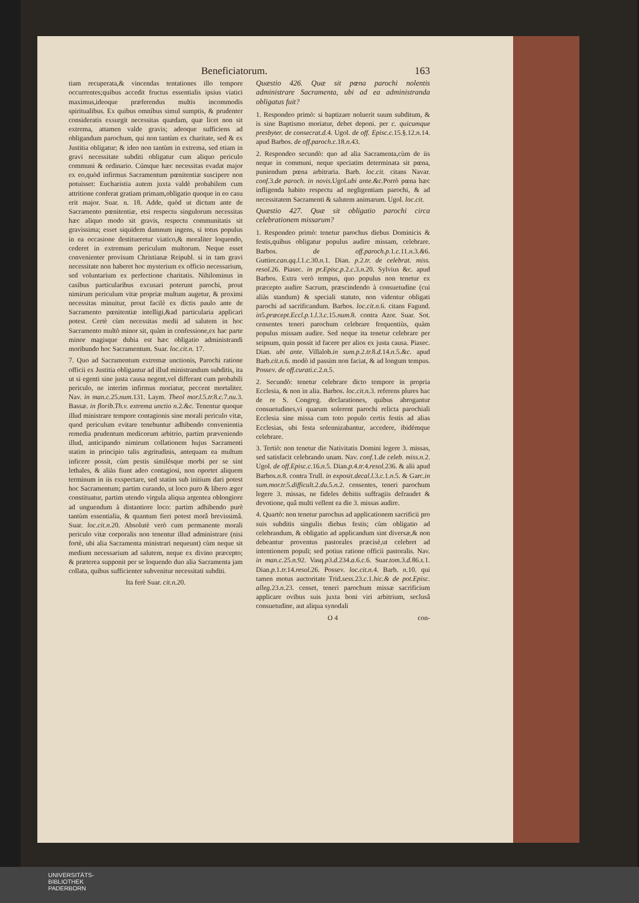Beneficiatorum. 163
tiam recuperata,& vincendas tentationes illo tempore occurrentes;quibus accedit fructus essentialis ipsius viatici maximus,ideoque præferendus multis incommodis spiritualibus. Ex quibus omnibus simul sumptis, & prudenter consideratis exsurgit necessitas quædam, quæ licet non sit extrema, attamen valde gravis; adeoque sufficiens ad obligandum parochum, qui non tantùm ex charitate, sed & ex Justitia obligatur; & ideo non tantùm in extrema, sed etiam in gravi necessitate subditi obligatur cum aliquo periculo communi & ordinario. Cúmque hæc necessitas evadat major ex eo,quòd infirmus Sacramentum pœnitentiæ suscipere non potuisset: Eucharistia autem juxta valdè probabilem cum attritione conferat gratiam primam,obligatio quoque in eo casu erit major. Suar. n. 18. Adde, quòd ut dictum ante de Sacramento pœnitentiæ, etsi respectu singulorum necessitas hæc aliquo modo sit gravis, respectu communitatis sit gravissima; esset siquidem damnum ingens, si totus populus in ea occasione destitueretur viatico,& moraliter loquendo, cederet in extremum periculum multorum. Neque esset convenienter provisum Christianæ Reipubl. si in tam gravi necessitate non haberet hoc mysterium ex officio necessarium, sed voluntarium ex perfectione charitatis. Nihilominus in casibus particularibus excusari poterunt parochi, prout nimirum periculum vitæ propriæ multum augetur, & proximi necessitas minuitur, prout facilè ex dictis paulo ante de Sacramento pœnitentiæ intelligi,&ad particularia applicari potest. Certè cùm necessitas medii ad salutem in hoc Sacramento multò minor sit, quàm in confessione,ex hac parte minor magisque dubia est hæc obligatio administrandi moribundo hoc Sacramentum. Suar. loc.cit.n. 17.
7. Quo ad Sacramentum extremæ unctionis, Parochi ratione officii ex Justitia obligantur ad illud ministrandum subditis, ita ut si egenti sine justa causa negent,vel differant cum probabili periculo, ne interim infirmus moriatur, peccent mortaliter. Nav. in man.c. 25.num. 131. Laym. Theol mor.l. 5.tr. 8.c. 7.nu. 3. Bassæ. in florib.Th.v. extrema unctio n. 2.&c. Tenentur quoque illud ministrare tempore contagionis sine morali periculo vitæ, quod periculum evitare tenebuntur adhibendo convenientia remedia prudentum medicorum arbitrio, partim præveniendo illud, anticipando nimirum collationem hujus Sacramenti statim in principio talis ægritudinis, antequam ea multum inficere possit, cùm pestis similésque morbi per se sint lethales, & aliàs fiunt adeo contagiosi, non oportet aliquem terminum in iis exspectare, sed statim sub initium dari potest hoc Sacramentum; partim curando, ut loco puro & libero æger constituatur, partim utendo virgula aliqua argentea oblongiore ad unguendum à distantiore loco: partim adhibendo purè tantùm essentialia, & quantum fieri potest morâ brevissimâ. Suar. loc.cit.n. 20. Absolutè verò cum permanente morali periculo vitæ corporalis non tenentur illud administrare (nisi fortè, ubi alia Sacramenta ministrari nequeunt) cùm neque sit medium necessarium ad salutem, neque ex divino præcepto; & præterea supponit per se loquendo duo alia Sacramenta jam collata, quibus sufficienter subvenitur necessitati subditi.
Ita ferè Suar. cit.n. 20.
Quæstio 426. Quæ sit pœna parochi nolentis administrare Sacramenta, ubi ad ea administranda obligatus fuit?
1. Respondeo primò: si baptizare noluerit suum subditum, & is sine Baptismo moriatur, debet deponi. per c. quicumque presbyter. de consecrat.d. 4. Ugol. de off. Episc.c. 15.§.12.n. 14. apud Barbos. de off.paroch.c. 18.n. 43.
2. Respondeo secundò: quo ad alia Sacramenta,cùm de iis neque in communi, neque speciatim determinata sit pœna, puniendum pœna arbitraria. Barb. loc.cit. citans Navar. conf. 3.de paroch. in novis. Ugol.ubi ante.&c. Porrò pœna hæc infligenda habito respectu ad negligentiam parochi, & ad necessitatem Sacramenti & salutem animarum. Ugol. loc.cit.
Quæstio 427. Quæ sit obligatio parochi circa celebrationem missarum?
1. Respondeo primò: tenetur parochus diebus Dominicis & festis,quibus obligatur populus audire missam, celebrare. Barbos. de off.paroch.p. 1.c. 11.n. 3.&6. Guttier.can.qq.l. 1.c. 30.n. 1. Dian. p. 2.tr. de celebrat. miss. resol. 26. Piasec. in pr.Episc.p. 2.c. 3.n. 20. Sylvius &c. apud Barbos. Extra verò tempus, quo populus non tenetur ex præcepto audire Sacrum, præscindendo à consuetudine (cui aliàs standum) & speciali statuto, non videntur obligati parochi ad sacrificandum. Barbos. loc.cit.n. 6. citans Fagund. in5.præcept.Eccl.p. 1.l. 3.c. 15.num. 8. contra Azor. Suar. Sot. censentes teneri parochum celebrare frequentiùs, quàm populus missam audire. Sed neque ita tenetur celebrare per seipsum, quin possit id facere per alios ex justa causa. Piasec. Dian. ubi ante. Villalob.in sum.p. 2.tr. 8.d. 14.n. 5.&c. apud Barb.cit.n. 6. modò id passim non faciat, & ad longum tempus. Possev. de off.curati.c. 2.n. 5.
2. Secundò: tenetur celebrare dicto tempore in propria Ecclesia, & non in alia. Barbos. loc.cit.n. 3. referens plures hac de re S. Congreg. declarationes, quibus abrogantur consuetudines,vi quarum solerent parochi relicta parochiali Ecclesia sine missa cum toto populo certis festis ad alias Ecclesias, ubi festa solennizabantur, accedere, ibidémque celebrare.
3. Tertiò: non tenetur die Nativitatis Domini legere 3. missas, sed satisfacit celebrando unam. Nav. conf. 1.de celeb. miss.n. 2. Ugol. de off.Episc.c. 16.n. 5. Dian.p. 4.tr. 4.resol. 236. & alii apud Barbos.n. 8. contra Trull. in exposit.decal.l. 3.c. 1.n. 5. & Garc.in sum.mor.tr. 5.difficult. 2.du. 5.n. 2. censentes, teneri parochum legere 3. missas, ne fideles debitis suffragiis defraudet & devotione, quâ multi vellent ea die 3. missas audire.
4. Quartò: non tenetur parochus ad applicationem sacrificii pro suis subditis singulis diebus festis; cùm obligatio ad celebrandum, & obligatio ad applicandum sint diversæ,& non debeantur proventus pastorales præcisè,ut celebret ad intentionem populi; sed potius ratione officii pastoralis. Nav. in man.c. 25.n. 92. Vasq.p3.d. 234.a. 6.c. 6. Suar.tom. 3.d. 86.s. 1. Dian.p. 1.tr. 14.resol. 26. Possev. loc.cit.n. 4. Barb. n. 10. qui tamen motus auctoritate Trid.sess. 23.c. 1.hic.& de pot.Episc. alleg. 23.n. 23. censet, teneri parochum missæ sacrificium applicare ovibus suis juxta boni viri arbitrium, seclusâ consuetudine, aut aliqua synodali
O 4 con-
UNIVERSITÄTS-
BIBLIOTHEK
PADERBORN